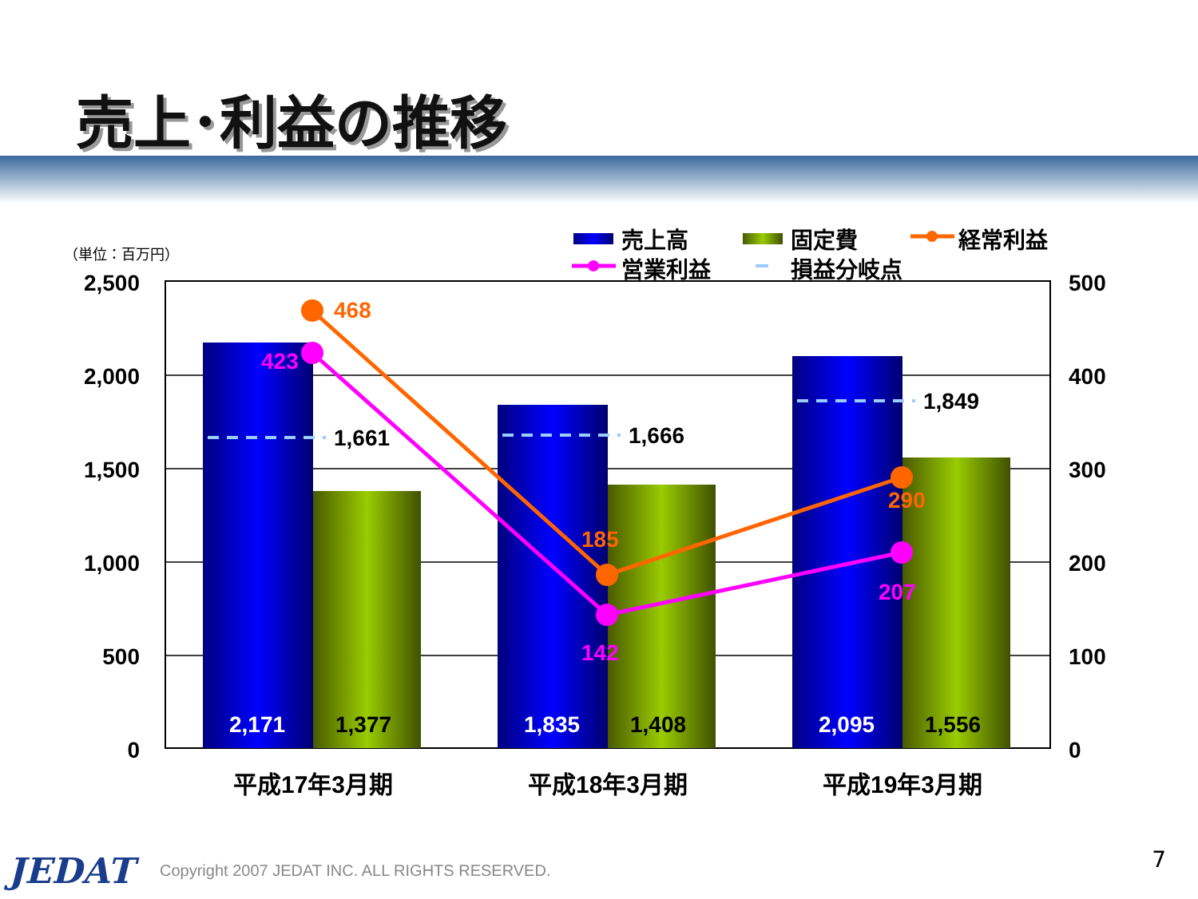売上･利益の推移
（単位：百万円）
2,500
2,000
1,500
1,000
500
0
500
400
300
200
100
0
1,661
1,666
1,849
2,171
1,835
2,095
1,377
1,408
1,556
468
185
290
423
142
207
平成17年3月期
平成18年3月期
平成19年3月期
売上高
固定費
経常利益
営業利益
損益分岐点
JEDAT
Copyright 2007 JEDAT INC. ALL RIGHTS RESERVED.
7